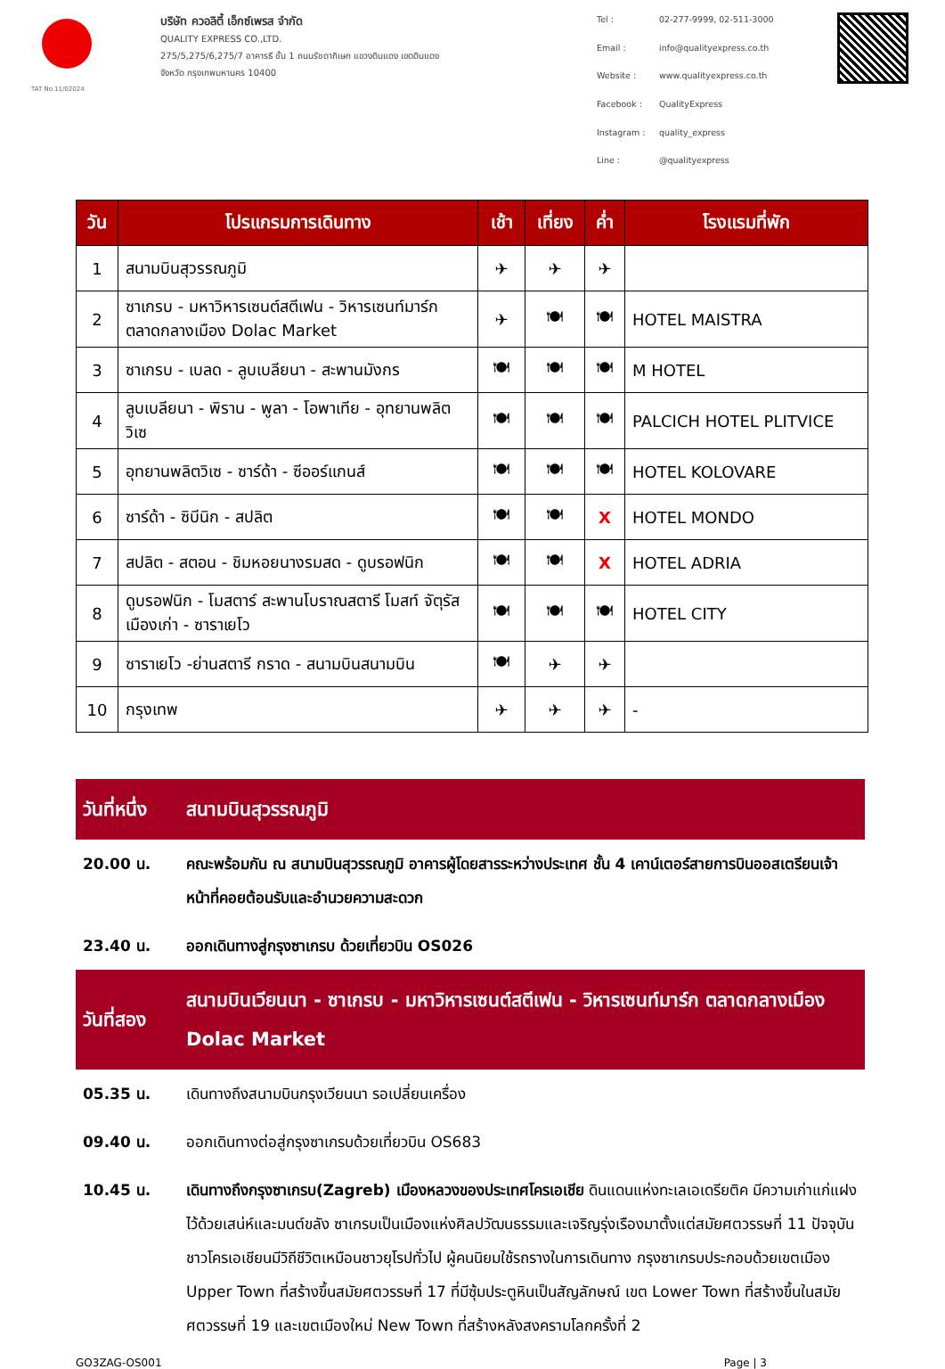TAT No.11/02024
บริษัท ควอลิตี้ เอ็กซ์เพรส จำกัด
QUALITY EXPRESS CO.,LTD.
275/5,275/6,275/7 อาคารธี ชั้น 1 ถนนรัชดาภิเษก แขวงดินแดง เขตดินแดง
จังหวัด กรุงเทพมหานคร 10400
Tel : 02-277-9999, 02-511-3000 Email : info@qualityexpress.co.th Website : www.qualityexpress.co.th Facebook : QualityExpress Instagram : quality_express Line : @qualityexpress
| วัน | โปรแกรมการเดินทาง | เช้า | เที่ยง | ค่ำ | โรงแรมที่พัก |
| --- | --- | --- | --- | --- | --- |
| 1 | สนามบินสุวรรณภูมิ | ✈ | ✈ | ✈ | |
| 2 | ซาเกรบ - มหาวิหารเซนต์สตีเฟน - วิหารเซนท์มาร์ก ตลาดกลางเมือง Dolac Market | ✈ | 🍽 | 🍽 | HOTEL MAISTRA |
| 3 | ซาเกรบ - เบลด - ลูบเบลียนา - สะพานมังกร | 🍽 | 🍽 | 🍽 | M HOTEL |
| 4 | ลูบเบลียนา - พิราน - พูลา - โอพาเทีย - อุทยานพลิต วิเซ | 🍽 | 🍽 | 🍽 | PALCICH HOTEL PLITVICE |
| 5 | อุทยานพลิตวิเซ - ซาร์ด้า - ซีออร์แกนส์ | 🍽 | 🍽 | 🍽 | HOTEL KOLOVARE |
| 6 | ซาร์ด้า - ซิบีนิก - สปลิต | 🍽 | 🍽 | X | HOTEL MONDO |
| 7 | สปลิต - สตอน - ชิมหอยนางรมสด - ดูบรอฟนิก | 🍽 | 🍽 | X | HOTEL ADRIA |
| 8 | ดูบรอฟนิก - โมสตาร์ สะพานโบราณสตารี โมสท์ จัตุรัสเมืองเก่า - ซาราเยโว | 🍽 | 🍽 | 🍽 | HOTEL CITY |
| 9 | ซาราเยโว -ย่านสตารี กราด - สนามบินสนามบิน | 🍽 | ✈ | ✈ | |
| 10 | กรุงเทพ | ✈ | ✈ | ✈ | - |
| วันที่หนึ่ง | สนามบินสุวรรณภูมิ |
| --- | --- |
| 20.00 น. | คณะพร้อมกัน ณ สนามบินสุวรรณภูมิ อาคารผู้โดยสารระหว่างประเทศ ชั้น 4 เคาน์เตอร์สายการบินออสเตรียนเจ้าหน้าที่คอยต้อนรับและอำนวยความสะดวก |
| 23.40 น. | ออกเดินทางสู่กรุงซาเกรบ ด้วยเที่ยวบิน OS026 |
| วันที่สอง | สนามบินเวียนนา - ซาเกรบ - มหาวิหารเซนต์สตีเฟน - วิหารเซนท์มาร์ก ตลาดกลางเมือง Dolac Market |
| 05.35 น. | เดินทางถึงสนามบินกรุงเวียนนา รอเปลี่ยนเครื่อง |
| 09.40 น. | ออกเดินทางต่อสู่กรุงซาเกรบด้วยเที่ยวบิน OS683 |
| 10.45 น. | เดินทางถึงกรุงซาเกรบ(Zagreb) เมืองหลวงของประเทศโครเอเชีย ดินแดนแห่งทะเลเอเดรียติค มีความเก่าแก่แฝงไว้ด้วยเสน่ห์และมนต์ขลัง ซาเกรบเป็นเมืองแห่งศิลปวัฒนธรรมและเจริญรุ่งเรืองมาตั้งแต่สมัยศตวรรษที่ 11 ปัจจุบันชาวโครเอเชียนมีวิถีชีวิตเหมือนชาวยุโรปทั่วไป ผู้คนนิยมใช้รถรางในการเดินทาง กรุงซาเกรบประกอบด้วยเขตเมือง Upper Town ที่สร้างขึ้นสมัยศตวรรษที่ 17 ที่มีซุ้มประตูหินเป็นสัญลักษณ์ เขต Lower Town ที่สร้างขึ้นในสมัยศตวรรษที่ 19 และเขตเมืองใหม่ New Town ที่สร้างหลังสงครามโลกครั้งที่ 2 |
GO3ZAG-OS001 Page | 3